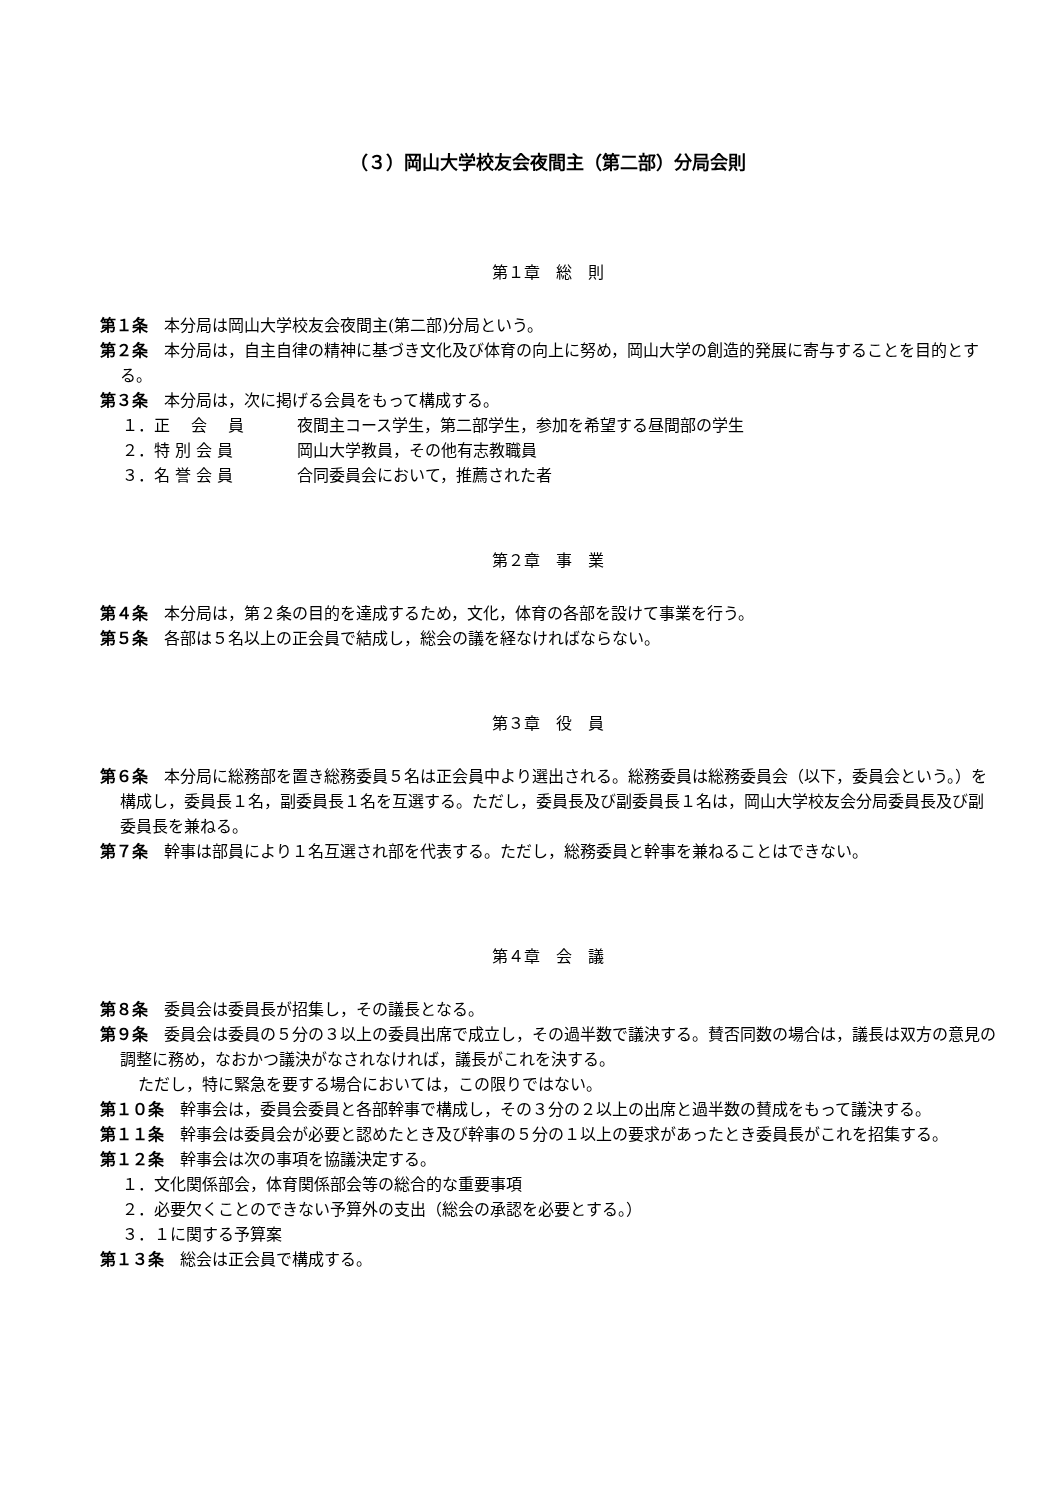（３）岡山大学校友会夜間主（第二部）分局会則
第１章　総　則
第１条　本分局は岡山大学校友会夜間主(第二部)分局という。
第２条　本分局は，自主自律の精神に基づき文化及び体育の向上に努め，岡山大学の創造的発展に寄与することを目的とする。
第３条　本分局は，次に掲げる会員をもって構成する。
１．正　 会　 員 夜間主コース学生，第二部学生，参加を希望する昼間部の学生
２．特 別 会 員 岡山大学教員，その他有志教職員
３．名 誉 会 員 合同委員会において，推薦された者
第２章　事　業
第４条　本分局は，第２条の目的を達成するため，文化，体育の各部を設けて事業を行う。
第５条　各部は５名以上の正会員で結成し，総会の議を経なければならない。
第３章　役　員
第６条　本分局に総務部を置き総務委員５名は正会員中より選出される。総務委員は総務委員会（以下，委員会という。）を構成し，委員長１名，副委員長１名を互選する。ただし，委員長及び副委員長１名は，岡山大学校友会分局委員長及び副委員長を兼ねる。
第７条　幹事は部員により１名互選され部を代表する。ただし，総務委員と幹事を兼ねることはできない。
第４章　会　議
第８条　委員会は委員長が招集し，その議長となる。
第９条　委員会は委員の５分の３以上の委員出席で成立し，その過半数で議決する。賛否同数の場合は，議長は双方の意見の調整に務め，なおかつ議決がなされなければ，議長がこれを決する。
　ただし，特に緊急を要する場合においては，この限りではない。
第１０条　幹事会は，委員会委員と各部幹事で構成し，その３分の２以上の出席と過半数の賛成をもって議決する。
第１１条　幹事会は委員会が必要と認めたとき及び幹事の５分の１以上の要求があったとき委員長がこれを招集する。
第１２条　幹事会は次の事項を協議決定する。
１．文化関係部会，体育関係部会等の総合的な重要事項
２．必要欠くことのできない予算外の支出（総会の承認を必要とする。）
３．１に関する予算案
第１３条　総会は正会員で構成する。